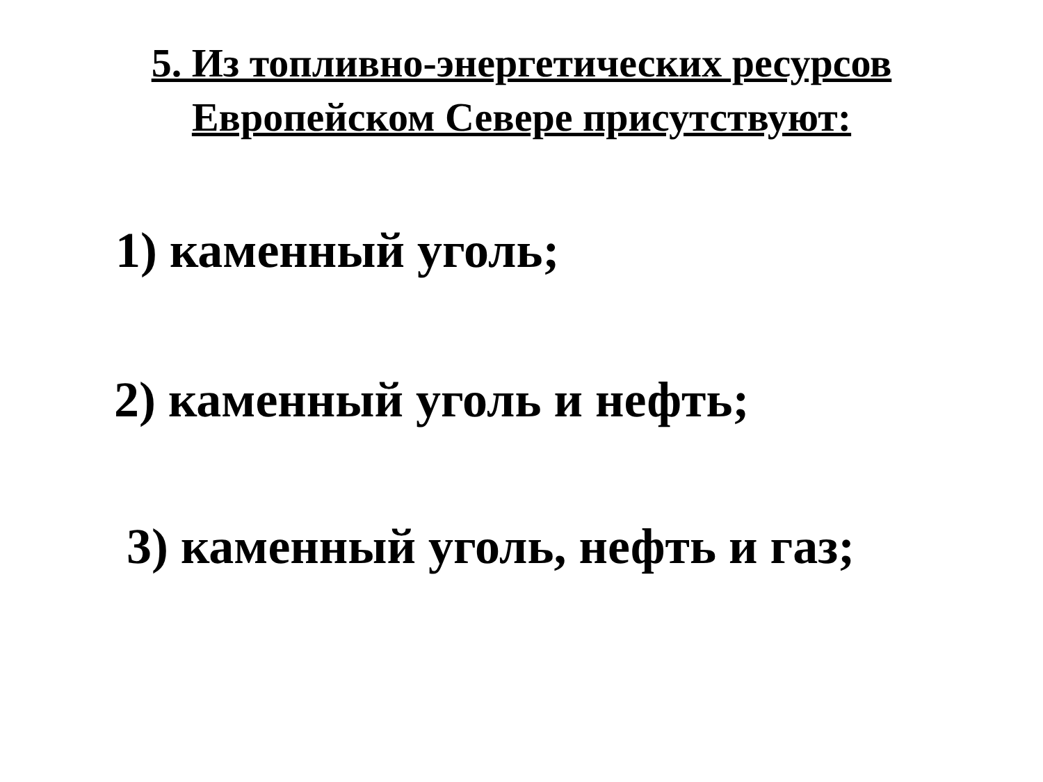5. Из топливно-энергетических ресурсов
Европейском Севере присутствуют:
1) каменный уголь;
2) каменный уголь и нефть;
3) каменный уголь, нефть и газ;